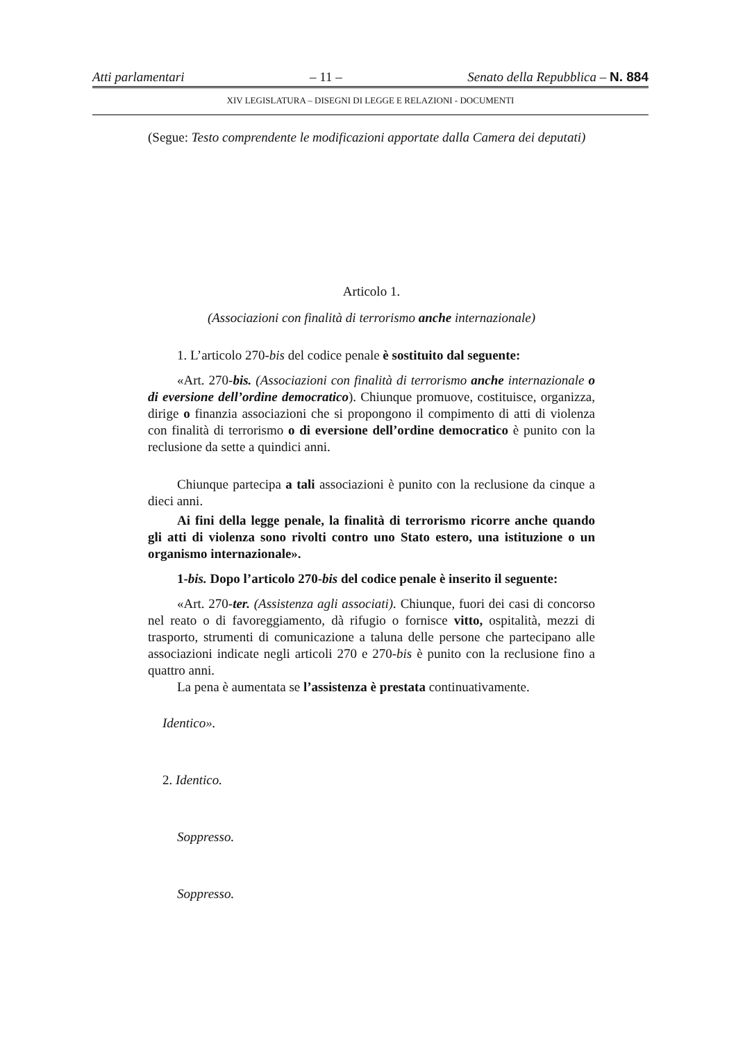Atti parlamentari – 11 – Senato della Repubblica – N. 884
XIV LEGISLATURA – DISEGNI DI LEGGE E RELAZIONI - DOCUMENTI
(Segue: Testo comprendente le modificazioni apportate dalla Camera dei deputati)
Articolo 1.
(Associazioni con finalità di terrorismo anche internazionale)
1. L’articolo 270-bis del codice penale è sostituito dal seguente:
«Art. 270-bis. (Associazioni con finalità di terrorismo anche internazionale o di eversione dell’ordine democratico). Chiunque promuove, costituisce, organizza, dirige o finanzia associazioni che si propongono il compimento di atti di violenza con finalità di terrorismo o di eversione dell’ordine democratico è punito con la reclusione da sette a quindici anni.
Chiunque partecipa a tali associazioni è punito con la reclusione da cinque a dieci anni.
Ai fini della legge penale, la finalità di terrorismo ricorre anche quando gli atti di violenza sono rivolti contro uno Stato estero, una istituzione o un organismo internazionale».
1-bis. Dopo l’articolo 270-bis del codice penale è inserito il seguente:
«Art. 270-ter. (Assistenza agli associati). Chiunque, fuori dei casi di concorso nel reato o di favoreggiamento, dà rifugio o fornisce vitto, ospitalità, mezzi di trasporto, strumenti di comunicazione a taluna delle persone che partecipano alle associazioni indicate negli articoli 270 e 270-bis è punito con la reclusione fino a quattro anni.
La pena è aumentata se l’assistenza è prestata continuativamente.
Identico».
2. Identico.
Soppresso.
Soppresso.